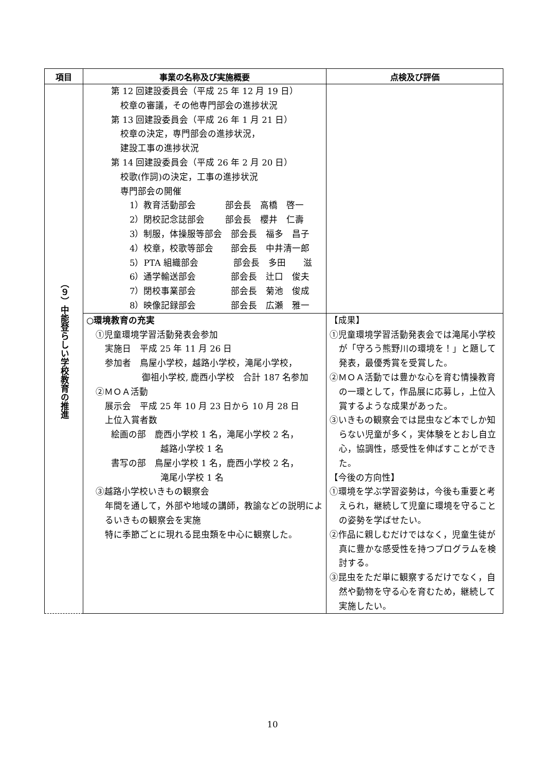| 項目 | 事業の名称及び実施概要 | 点検及び評価 |
| --- | --- | --- |
| （９）中能登らしい学校教育の推進 | 第 12 回建設委員会（平成 25 年 12 月 19 日） 校章の審議，その他専門部会の進捗状況 第 13 回建設委員会（平成 26 年 1 月 21 日） 校章の決定，専門部会の進捗状況， 建設工事の進捗状況 第 14 回建設委員会（平成 26 年 2 月 20 日） 校歌(作詞)の決定，工事の進捗状況 専門部会の開催 1）教育活動部会 部会長 高橋 啓一 2）閉校記念誌部会 部会長 櫻井 仁壽 3）制服，体操服等部会 部会長 福多 昌子 4）校章，校歌等部会 部会長 中井清一郎 5）PTA 組織部会 部会長 多田 滋 6）通学輸送部会 部会長 辻口 俊夫 7）閉校事業部会 部会長 菊池 俊成 8）映像記録部会 部会長 広瀬 雅一 | |
| | ○環境教育の充実 ①児童環境学習活動発表会参加 実施日 平成 25 年 11 月 26 日 参加者 鳥屋小学校，越路小学校，滝尾小学校， 御祖小学校, 鹿西小学校 合計 187 名参加 ②ＭＯＡ活動 展示会 平成 25 年 10 月 23 日から 10 月 28 日 上位入賞者数 絵画の部 鹿西小学校 1 名，滝尾小学校 2 名， 越路小学校 1 名 書写の部 鳥屋小学校 1 名，鹿西小学校 2 名， 滝尾小学校 1 名 ③越路小学校いきもの観察会 年間を通して，外部や地域の講師，教諭などの説明によるいきもの観察会を実施 特に季節ごとに現れる昆虫類を中心に観察した。 | 【成果】 ①児童環境学習活動発表会では滝尾小学校が「守ろう熊野川の環境を！」と題して発表，最優秀賞を受賞した。 ②ＭＯＡ活動では豊かな心を育む情操教育の一環として，作品展に応募し，上位入賞するような成果があった。 ③いきもの観察会では昆虫など本でしか知らない児童が多く，実体験をとおし自立心，協調性，感受性を伸ばすことができた。 【今後の方向性】 ①環境を学ぶ学習姿勢は，今後も重要と考えられ，継続して児童に環境を守ることの姿勢を学ばせたい。 ②作品に親しむだけではなく，児童生徒が真に豊かな感受性を持つプログラムを検討する。 ③昆虫をただ単に観察するだけでなく，自然や動物を守る心を育むため，継続して実施したい。 |
10